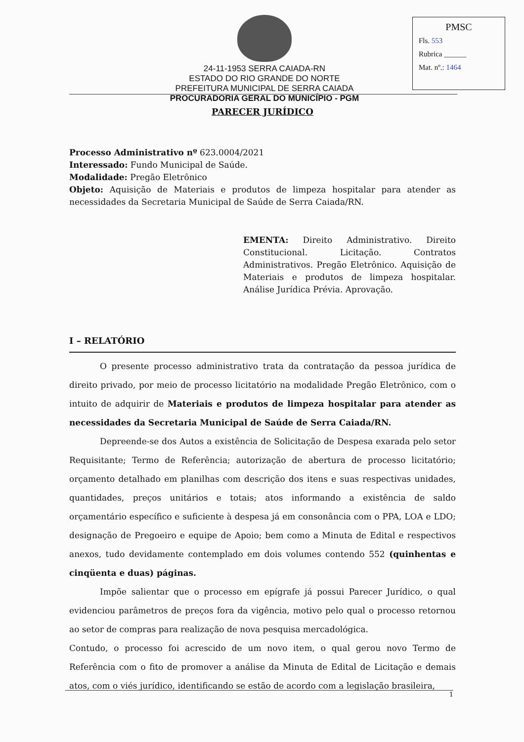24-11-1953 SERRA CAIADA-RN
ESTADO DO RIO GRANDE DO NORTE
PREFEITURA MUNICIPAL DE SERRA CAIADA
PROCURADORIA GERAL DO MUNICÍPIO - PGM
PMSC
Fls. 553
Rubrica ______
Mat. nº.: 1464
PARECER JURÍDICO
Processo Administrativo nº 623.0004/2021
Interessado: Fundo Municipal de Saúde.
Modalidade: Pregão Eletrônico
Objeto: Aquisição de Materiais e produtos de limpeza hospitalar para atender as necessidades da Secretaria Municipal de Saúde de Serra Caiada/RN.
EMENTA: Direito Administrativo. Direito Constitucional. Licitação. Contratos Administrativos. Pregão Eletrônico. Aquisição de Materiais e produtos de limpeza hospitalar. Análise Jurídica Prévia. Aprovação.
I – RELATÓRIO
O presente processo administrativo trata da contratação da pessoa jurídica de direito privado, por meio de processo licitatório na modalidade Pregão Eletrônico, com o intuito de adquirir de Materiais e produtos de limpeza hospitalar para atender as necessidades da Secretaria Municipal de Saúde de Serra Caiada/RN.
Depreende-se dos Autos a existência de Solicitação de Despesa exarada pelo setor Requisitante; Termo de Referência; autorização de abertura de processo licitatório; orçamento detalhado em planilhas com descrição dos itens e suas respectivas unidades, quantidades, preços unitários e totais; atos informando a existência de saldo orçamentário específico e suficiente à despesa já em consonância com o PPA, LOA e LDO; designação de Pregoeiro e equipe de Apoio; bem como a Minuta de Edital e respectivos anexos, tudo devidamente contemplado em dois volumes contendo 552 (quinhentas e cinqüenta e duas) páginas.
Impõe salientar que o processo em epígrafe já possui Parecer Jurídico, o qual evidenciou parâmetros de preços fora da vigência, motivo pelo qual o processo retornou ao setor de compras para realização de nova pesquisa mercadológica.
Contudo, o processo foi acrescido de um novo item, o qual gerou novo Termo de Referência com o fito de promover a análise da Minuta de Edital de Licitação e demais atos, com o viés jurídico, identificando se estão de acordo com a legislação brasileira,
1